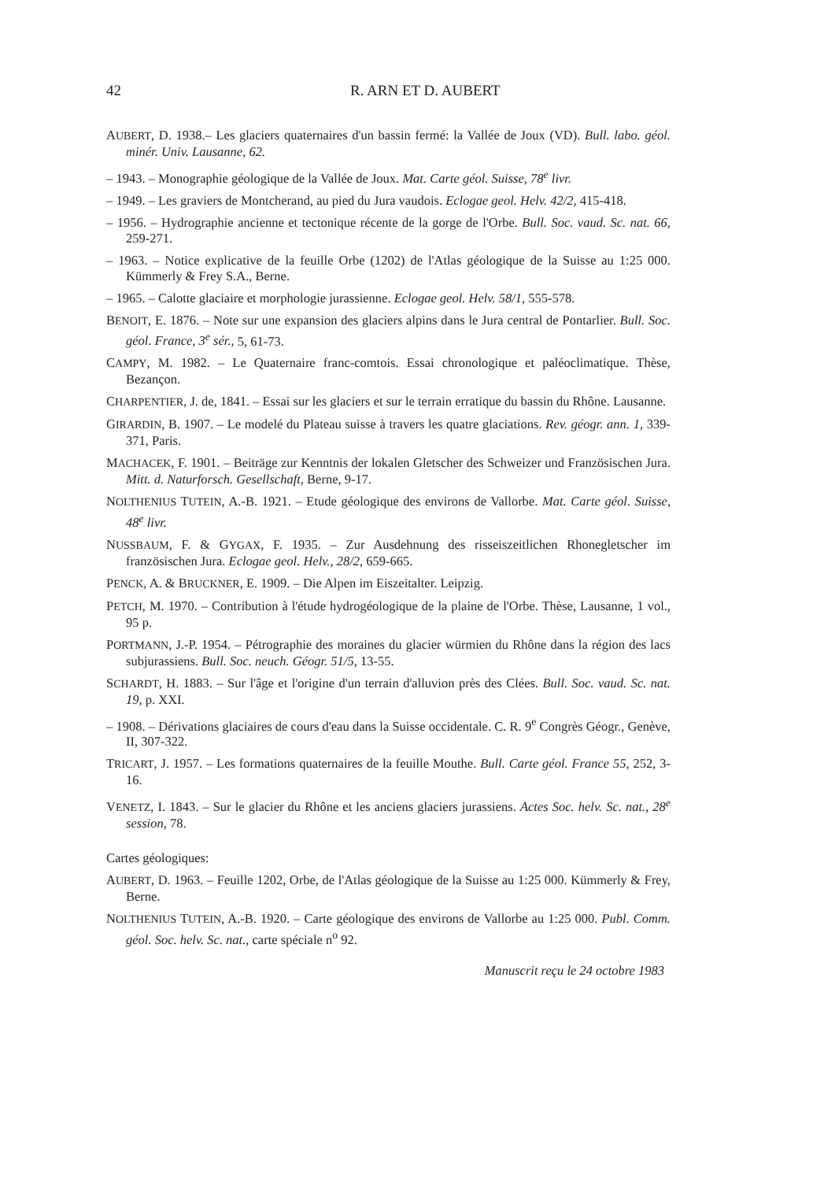42 R. ARN ET D. AUBERT
AUBERT, D. 1938.– Les glaciers quaternaires d'un bassin fermé: la Vallée de Joux (VD). Bull. labo. géol. minér. Univ. Lausanne, 62.
– 1943. – Monographie géologique de la Vallée de Joux. Mat. Carte géol. Suisse, 78<sup>e</sup> livr.
– 1949. – Les graviers de Montcherand, au pied du Jura vaudois. Eclogae geol. Helv. 42/2, 415-418.
– 1956. – Hydrographie ancienne et tectonique récente de la gorge de l'Orbe. Bull. Soc. vaud. Sc. nat. 66, 259-271.
– 1963. – Notice explicative de la feuille Orbe (1202) de l'Atlas géologique de la Suisse au 1:25 000. Kümmerly & Frey S.A., Berne.
– 1965. – Calotte glaciaire et morphologie jurassienne. Eclogae geol. Helv. 58/1, 555-578.
BENOIT, E. 1876. – Note sur une expansion des glaciers alpins dans le Jura central de Pontarlier. Bull. Soc. géol. France, 3<sup>e</sup> sér., 5, 61-73.
CAMPY, M. 1982. – Le Quaternaire franc-comtois. Essai chronologique et paléoclimatique. Thèse, Bezançon.
CHARPENTIER, J. de, 1841. – Essai sur les glaciers et sur le terrain erratique du bassin du Rhône. Lausanne.
GIRARDIN, B. 1907. – Le modelé du Plateau suisse à travers les quatre glaciations. Rev. géogr. ann. 1, 339-371, Paris.
MACHACEK, F. 1901. – Beiträge zur Kenntnis der lokalen Gletscher des Schweizer und Französischen Jura. Mitt. d. Naturforsch. Gesellschaft, Berne, 9-17.
NOLTHENIUS TUTEIN, A.-B. 1921. – Etude géologique des environs de Vallorbe. Mat. Carte géol. Suisse, 48<sup>e</sup> livr.
NUSSBAUM, F. & GYGAX, F. 1935. – Zur Ausdehnung des risseiszeitlichen Rhonegletscher im französischen Jura. Eclogae geol. Helv., 28/2, 659-665.
PENCK, A. & BRUCKNER, E. 1909. – Die Alpen im Eiszeitalter. Leipzig.
PETCH, M. 1970. – Contribution à l'étude hydrogéologique de la plaine de l'Orbe. Thèse, Lausanne, 1 vol., 95 p.
PORTMANN, J.-P. 1954. – Pétrographie des moraines du glacier würmien du Rhône dans la région des lacs subjurassiens. Bull. Soc. neuch. Géogr. 51/5, 13-55.
SCHARDT, H. 1883. – Sur l'âge et l'origine d'un terrain d'alluvion près des Clées. Bull. Soc. vaud. Sc. nat. 19, p. XXI.
– 1908. – Dérivations glaciaires de cours d'eau dans la Suisse occidentale. C. R. 9<sup>e</sup> Congrès Géogr., Genève, II, 307-322.
TRICART, J. 1957. – Les formations quaternaires de la feuille Mouthe. Bull. Carte géol. France 55, 252, 3-16.
VENETZ, I. 1843. – Sur le glacier du Rhône et les anciens glaciers jurassiens. Actes Soc. helv. Sc. nat., 28<sup>e</sup> session, 78.
Cartes géologiques:
AUBERT, D. 1963. – Feuille 1202, Orbe, de l'Atlas géologique de la Suisse au 1:25 000. Kümmerly & Frey, Berne.
NOLTHENIUS TUTEIN, A.-B. 1920. – Carte géologique des environs de Vallorbe au 1:25 000. Publ. Comm. géol. Soc. helv. Sc. nat., carte spéciale n<sup>o</sup> 92.
Manuscrit reçu le 24 octobre 1983